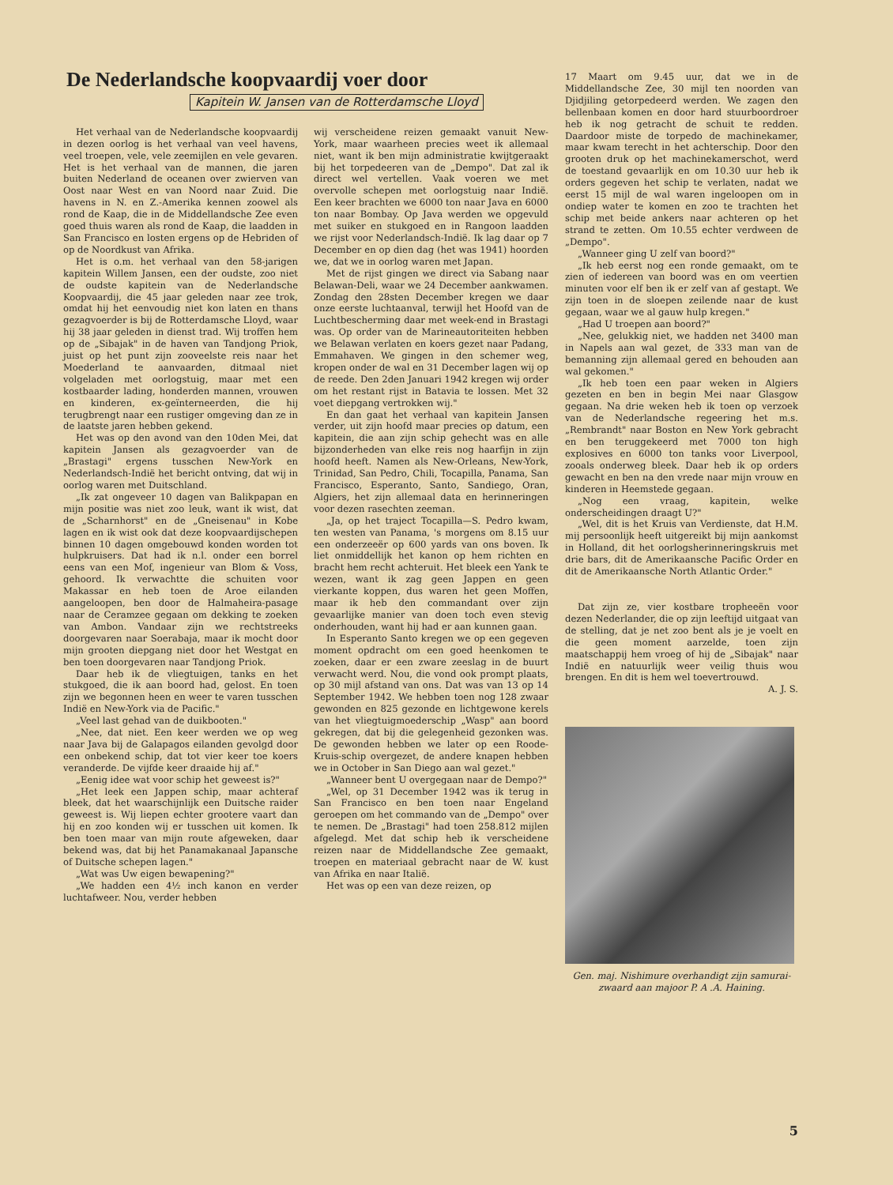De Nederlandsche koopvaardij voer door
Kapitein W. Jansen van de Rotterdamsche Lloyd
Het verhaal van de Nederlandsche koopvaardij in dezen oorlog is het verhaal van veel havens, veel troepen, vele, vele zeemijlen en vele gevaren. Het is het verhaal van de mannen, die jaren buiten Nederland de oceanen over zwierven van Oost naar West en van Noord naar Zuid. Die havens in N. en Z.-Amerika kennen zoowel als rond de Kaap, die in de Middellandsche Zee even goed thuis waren als rond de Kaap, die laadden in San Francisco en losten ergens op de Hebriden of op de Noordkust van Afrika.
Het is o.m. het verhaal van den 58-jarigen kapitein Willem Jansen, een der oudste, zoo niet de oudste kapitein van de Nederlandsche Koopvaardij, die 45 jaar geleden naar zee trok, omdat hij het eenvoudig niet kon laten en thans gezagvoerder is bij de Rotterdamsche Lloyd, waar hij 38 jaar geleden in dienst trad. Wij troffen hem op de „Sibajak" in de haven van Tandjong Priok, juist op het punt zijn zooveelste reis naar het Moederland te aanvaarden, ditmaal niet volgeladen met oorlogstuig, maar met een kostbaarder lading, honderden mannen, vrouwen en kinderen, ex-geïnterneerden, die hij terugbrengt naar een rustiger omgeving dan ze in de laatste jaren hebben gekend.
Het was op den avond van den 10den Mei, dat kapitein Jansen als gezagvoerder van de „Brastagi" ergens tusschen New-York en Nederlandsch-Indië het bericht ontving, dat wij in oorlog waren met Duitschland.
„Ik zat ongeveer 10 dagen van Balikpapan en mijn positie was niet zoo leuk, want ik wist, dat de „Scharnhorst" en de „Gneisenau" in Kobe lagen en ik wist ook dat deze koopvaardijschepen binnen 10 dagen omgebouwd konden worden tot hulpkruisers. Dat had ik n.l. onder een borrel eens van een Mof, ingenieur van Blom & Voss, gehoord. Ik verwachtte die schuiten voor Makassar en heb toen de Aroe eilanden aangeloopen, ben door de Halmaheira-pasage naar de Ceramzee gegaan om dekking te zoeken van Ambon. Vandaar zijn we rechtstreeks doorgevaren naar Soerabaja, maar ik mocht door mijn grooten diepgang niet door het Westgat en ben toen doorgevaren naar Tandjong Priok.
Daar heb ik de vliegtuigen, tanks en het stukgoed, die ik aan boord had, gelost. En toen zijn we begonnen heen en weer te varen tusschen Indië en New-York via de Pacific."
„Veel last gehad van de duikbooten."
„Nee, dat niet. Een keer werden we op weg naar Java bij de Galapagos eilanden gevolgd door een onbekend schip, dat tot vier keer toe koers veranderde. De vijfde keer draaide hij af."
„Eenig idee wat voor schip het geweest is?"
„Het leek een Jappen schip, maar achteraf bleek, dat het waarschijnlijk een Duitsche raider geweest is. Wij liepen echter grootere vaart dan hij en zoo konden wij er tusschen uit komen. Ik ben toen maar van mijn route afgeweken, daar bekend was, dat bij het Panamakanaal Japansche of Duitsche schepen lagen."
„Wat was Uw eigen bewapening?"
„We hadden een 4½ inch kanon en verder luchtafweer. Nou, verder hebben
wij verscheidene reizen gemaakt vanuit New-York, maar waarheen precies weet ik allemaal niet, want ik ben mijn administratie kwijtgeraakt bij het torpedeeren van de „Dempo". Dat zal ik direct wel vertellen. Vaak voeren we met overvolle schepen met oorlogstuig naar Indië. Een keer brachten we 6000 ton naar Java en 6000 ton naar Bombay. Op Java werden we opgevuld met suiker en stukgoed en in Rangoon laadden we rijst voor Nederlandsch-Indië. Ik lag daar op 7 December en op dien dag (het was 1941) hoorden we, dat we in oorlog waren met Japan.
Met de rijst gingen we direct via Sabang naar Belawan-Deli, waar we 24 December aankwamen. Zondag den 28sten December kregen we daar onze eerste luchtaanval, terwijl het Hoofd van de Luchtbescherming daar met week-end in Brastagi was. Op order van de Marineautoriteiten hebben we Belawan verlaten en koers gezet naar Padang, Emmahaven. We gingen in den schemer weg, kropen onder de wal en 31 December lagen wij op de reede. Den 2den Januari 1942 kregen wij order om het restant rijst in Batavia te lossen. Met 32 voet diepgang vertrokken wij."
En dan gaat het verhaal van kapitein Jansen verder, uit zijn hoofd maar precies op datum, een kapitein, die aan zijn schip gehecht was en alle bijzonderheden van elke reis nog haarfijn in zijn hoofd heeft. Namen als New-Orleans, New-York, Trinidad, San Pedro, Chili, Tocapilla, Panama, San Francisco, Esperanto, Santo, Sandiego, Oran, Algiers, het zijn allemaal data en herinneringen voor dezen rasechten zeeman.
„Ja, op het traject Tocapilla—S. Pedro kwam, ten westen van Panama, 's morgens om 8.15 uur een onderzeeër op 600 yards van ons boven. Ik liet onmiddellijk het kanon op hem richten en bracht hem recht achteruit. Het bleek een Yank te wezen, want ik zag geen Jappen en geen vierkante koppen, dus waren het geen Moffen, maar ik heb den commandant over zijn gevaarlijke manier van doen toch even stevig onderhouden, want hij had er aan kunnen gaan.
In Esperanto Santo kregen we op een gegeven moment opdracht om een goed heenkomen te zoeken, daar er een zware zeeslag in de buurt verwacht werd. Nou, die vond ook prompt plaats, op 30 mijl afstand van ons. Dat was van 13 op 14 September 1942. We hebben toen nog 128 zwaar gewonden en 825 gezonde en lichtgewone kerels van het vliegtuigmoederschip „Wasp" aan boord gekregen, dat bij die gelegenheid gezonken was. De gewonden hebben we later op een Roode-Kruis-schip overgezet, de andere knapen hebben we in October in San Diego aan wal gezet."
„Wanneer bent U overgegaan naar de Dempo?"
„Wel, op 31 December 1942 was ik terug in San Francisco en ben toen naar Engeland geroepen om het commando van de „Dempo" over te nemen. De „Brastagi" had toen 258.812 mijlen afgelegd. Met dat schip heb ik verscheidene reizen naar de Middellandsche Zee gemaakt, troepen en materiaal gebracht naar de W. kust van Afrika en naar Italië.
Het was op een van deze reizen, op
17 Maart om 9.45 uur, dat we in de Middellandsche Zee, 30 mijl ten noorden van Djidjiling getorpedeerd werden. We zagen den bellenbaan komen en door hard stuurboordroer heb ik nog getracht de schuit te redden. Daardoor miste de torpedo de machinekamer, maar kwam terecht in het achterschip. Door den grooten druk op het machinekamerschot, werd de toestand gevaarlijk en om 10.30 uur heb ik orders gegeven het schip te verlaten, nadat we eerst 15 mijl de wal waren ingeloopen om in ondiep water te komen en zoo te trachten het schip met beide ankers naar achteren op het strand te zetten. Om 10.55 echter verdween de „Dempo".
„Wanneer ging U zelf van boord?"
„Ik heb eerst nog een ronde gemaakt, om te zien of iedereen van boord was en om veertien minuten voor elf ben ik er zelf van af gestapt. We zijn toen in de sloepen zeilende naar de kust gegaan, waar we al gauw hulp kregen."
„Had U troepen aan boord?"
„Nee, gelukkig niet, we hadden net 3400 man in Napels aan wal gezet, de 333 man van de bemanning zijn allemaal gered en behouden aan wal gekomen."
„Ik heb toen een paar weken in Algiers gezeten en ben in begin Mei naar Glasgow gegaan. Na drie weken heb ik toen op verzoek van de Nederlandsche regeering het m.s. „Rembrandt" naar Boston en New York gebracht en ben teruggekeerd met 7000 ton high explosives en 6000 ton tanks voor Liverpool, zooals onderweg bleek. Daar heb ik op orders gewacht en ben na den vrede naar mijn vrouw en kinderen in Heemstede gegaan.
„Nog een vraag, kapitein, welke onderscheidingen draagt U?"
„Wel, dit is het Kruis van Verdienste, dat H.M. mij persoonlijk heeft uitgereikt bij mijn aankomst in Holland, dit het oorlogsherinneringskruis met drie bars, dit de Amerikaansche Pacific Order en dit de Amerikaansche North Atlantic Order."
Dat zijn ze, vier kostbare tropheeën voor dezen Nederlander, die op zijn leeftijd uitgaat van de stelling, dat je net zoo bent als je je voelt en die geen moment aarzelde, toen zijn maatschappij hem vroeg of hij de „Sibajak" naar Indië en natuurlijk weer veilig thuis wou brengen. En dit is hem wel toevertrouwd.
A. J. S.
Gen. maj. Nishimure overhandigt zijn samurai-zwaard aan majoor P. A .A. Haining.
5